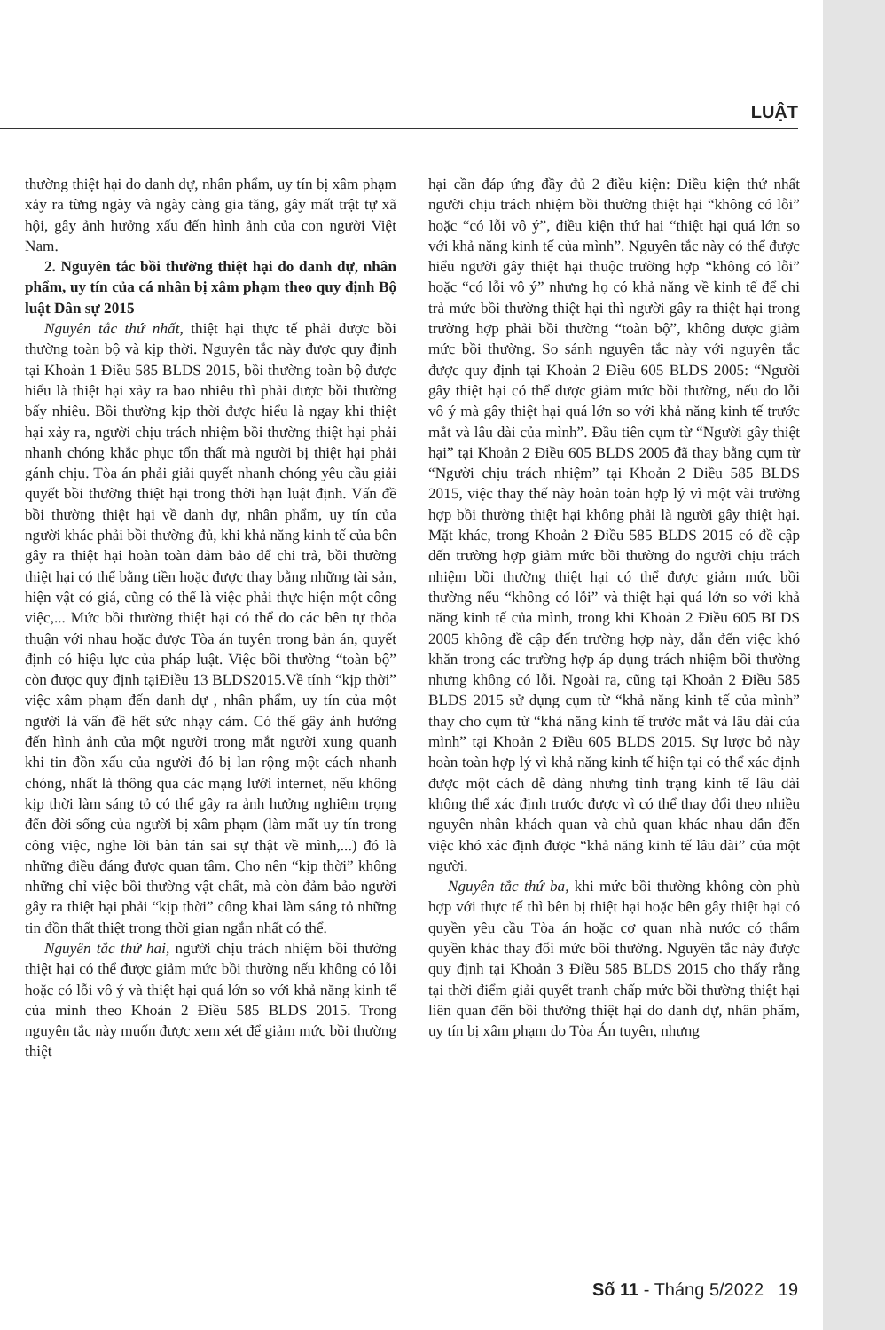LUẬT
thường thiệt hại do danh dự, nhân phẩm, uy tín bị xâm phạm xảy ra từng ngày và ngày càng gia tăng, gây mất trật tự xã hội, gây ảnh hưởng xấu đến hình ảnh của con người Việt Nam.
2. Nguyên tắc bồi thường thiệt hại do danh dự, nhân phẩm, uy tín của cá nhân bị xâm phạm theo quy định Bộ luật Dân sự 2015
Nguyên tắc thứ nhất, thiệt hại thực tế phải được bồi thường toàn bộ và kịp thời. Nguyên tắc này được quy định tại Khoản 1 Điều 585 BLDS 2015, bồi thường toàn bộ được hiểu là thiệt hại xảy ra bao nhiêu thì phải được bồi thường bấy nhiêu. Bồi thường kịp thời được hiểu là ngay khi thiệt hại xảy ra, người chịu trách nhiệm bồi thường thiệt hại phải nhanh chóng khắc phục tổn thất mà người bị thiệt hại phải gánh chịu. Tòa án phải giải quyết nhanh chóng yêu cầu giải quyết bồi thường thiệt hại trong thời hạn luật định. Vấn đề bồi thường thiệt hại về danh dự, nhân phẩm, uy tín của người khác phải bồi thường đủ, khi khả năng kinh tế của bên gây ra thiệt hại hoàn toàn đảm bảo để chi trả, bồi thường thiệt hại có thể bằng tiền hoặc được thay bằng những tài sản, hiện vật có giá, cũng có thể là việc phải thực hiện một công việc,... Mức bồi thường thiệt hại có thể do các bên tự thỏa thuận với nhau hoặc được Tòa án tuyên trong bản án, quyết định có hiệu lực của pháp luật. Việc bồi thường “toàn bộ” còn được quy định tạiĐiều 13 BLDS2015.Về tính “kịp thời” việc xâm phạm đến danh dự , nhân phẩm, uy tín của một người là vấn đề hết sức nhạy cảm. Có thể gây ảnh hưởng đến hình ảnh của một người trong mắt người xung quanh khi tin đồn xấu của người đó bị lan rộng một cách nhanh chóng, nhất là thông qua các mạng lưới internet, nếu không kịp thời làm sáng tỏ có thể gây ra ảnh hưởng nghiêm trọng đến đời sống của người bị xâm phạm (làm mất uy tín trong công việc, nghe lời bàn tán sai sự thật về mình,...) đó là những điều đáng được quan tâm. Cho nên “kịp thời” không những chỉ việc bồi thường vật chất, mà còn đảm bảo người gây ra thiệt hại phải “kịp thời” công khai làm sáng tỏ những tin đồn thất thiệt trong thời gian ngắn nhất có thể.
Nguyên tắc thứ hai, người chịu trách nhiệm bồi thường thiệt hại có thể được giảm mức bồi thường nếu không có lỗi hoặc có lỗi vô ý và thiệt hại quá lớn so với khả năng kinh tế của mình theo Khoản 2 Điều 585 BLDS 2015. Trong nguyên tắc này muốn được xem xét để giảm mức bồi thường thiệt
hại cần đáp ứng đầy đủ 2 điều kiện: Điều kiện thứ nhất người chịu trách nhiệm bồi thường thiệt hại “không có lỗi” hoặc “có lỗi vô ý”, điều kiện thứ hai “thiệt hại quá lớn so với khả năng kinh tế của mình”. Nguyên tắc này có thể được hiểu người gây thiệt hại thuộc trường hợp “không có lỗi” hoặc “có lỗi vô ý” nhưng họ có khả năng về kinh tế để chi trả mức bồi thường thiệt hại thì người gây ra thiệt hại trong trường hợp phải bồi thường “toàn bộ”, không được giảm mức bồi thường. So sánh nguyên tắc này với nguyên tắc được quy định tại Khoản 2 Điều 605 BLDS 2005: “Người gây thiệt hại có thể được giảm mức bồi thường, nếu do lỗi vô ý mà gây thiệt hại quá lớn so với khả năng kinh tế trước mắt và lâu dài của mình”. Đầu tiên cụm từ “Người gây thiệt hại” tại Khoản 2 Điều 605 BLDS 2005 đã thay bằng cụm từ “Người chịu trách nhiệm” tại Khoản 2 Điều 585 BLDS 2015, việc thay thế này hoàn toàn hợp lý vì một vài trường hợp bồi thường thiệt hại không phải là người gây thiệt hại. Mặt khác, trong Khoản 2 Điều 585 BLDS 2015 có đề cập đến trường hợp giảm mức bồi thường do người chịu trách nhiệm bồi thường thiệt hại có thể được giảm mức bồi thường nếu “không có lỗi” và thiệt hại quá lớn so với khả năng kinh tế của mình, trong khi Khoản 2 Điều 605 BLDS 2005 không đề cập đến trường hợp này, dẫn đến việc khó khăn trong các trường hợp áp dụng trách nhiệm bồi thường nhưng không có lỗi. Ngoài ra, cũng tại Khoản 2 Điều 585 BLDS 2015 sử dụng cụm từ “khả năng kinh tế của mình” thay cho cụm từ “khả năng kinh tế trước mắt và lâu dài của mình” tại Khoản 2 Điều 605 BLDS 2015. Sự lược bỏ này hoàn toàn hợp lý vì khả năng kinh tế hiện tại có thể xác định được một cách dễ dàng nhưng tình trạng kinh tế lâu dài không thể xác định trước được vì có thể thay đổi theo nhiều nguyên nhân khách quan và chủ quan khác nhau dẫn đến việc khó xác định được “khả năng kinh tế lâu dài” của một người.
Nguyên tắc thứ ba, khi mức bồi thường không còn phù hợp với thực tế thì bên bị thiệt hại hoặc bên gây thiệt hại có quyền yêu cầu Tòa án hoặc cơ quan nhà nước có thẩm quyền khác thay đổi mức bồi thường. Nguyên tắc này được quy định tại Khoản 3 Điều 585 BLDS 2015 cho thấy rằng tại thời điểm giải quyết tranh chấp mức bồi thường thiệt hại liên quan đến bồi thường thiệt hại do danh dự, nhân phẩm, uy tín bị xâm phạm do Tòa Án tuyên, nhưng
Số 11 - Tháng 5/2022 19